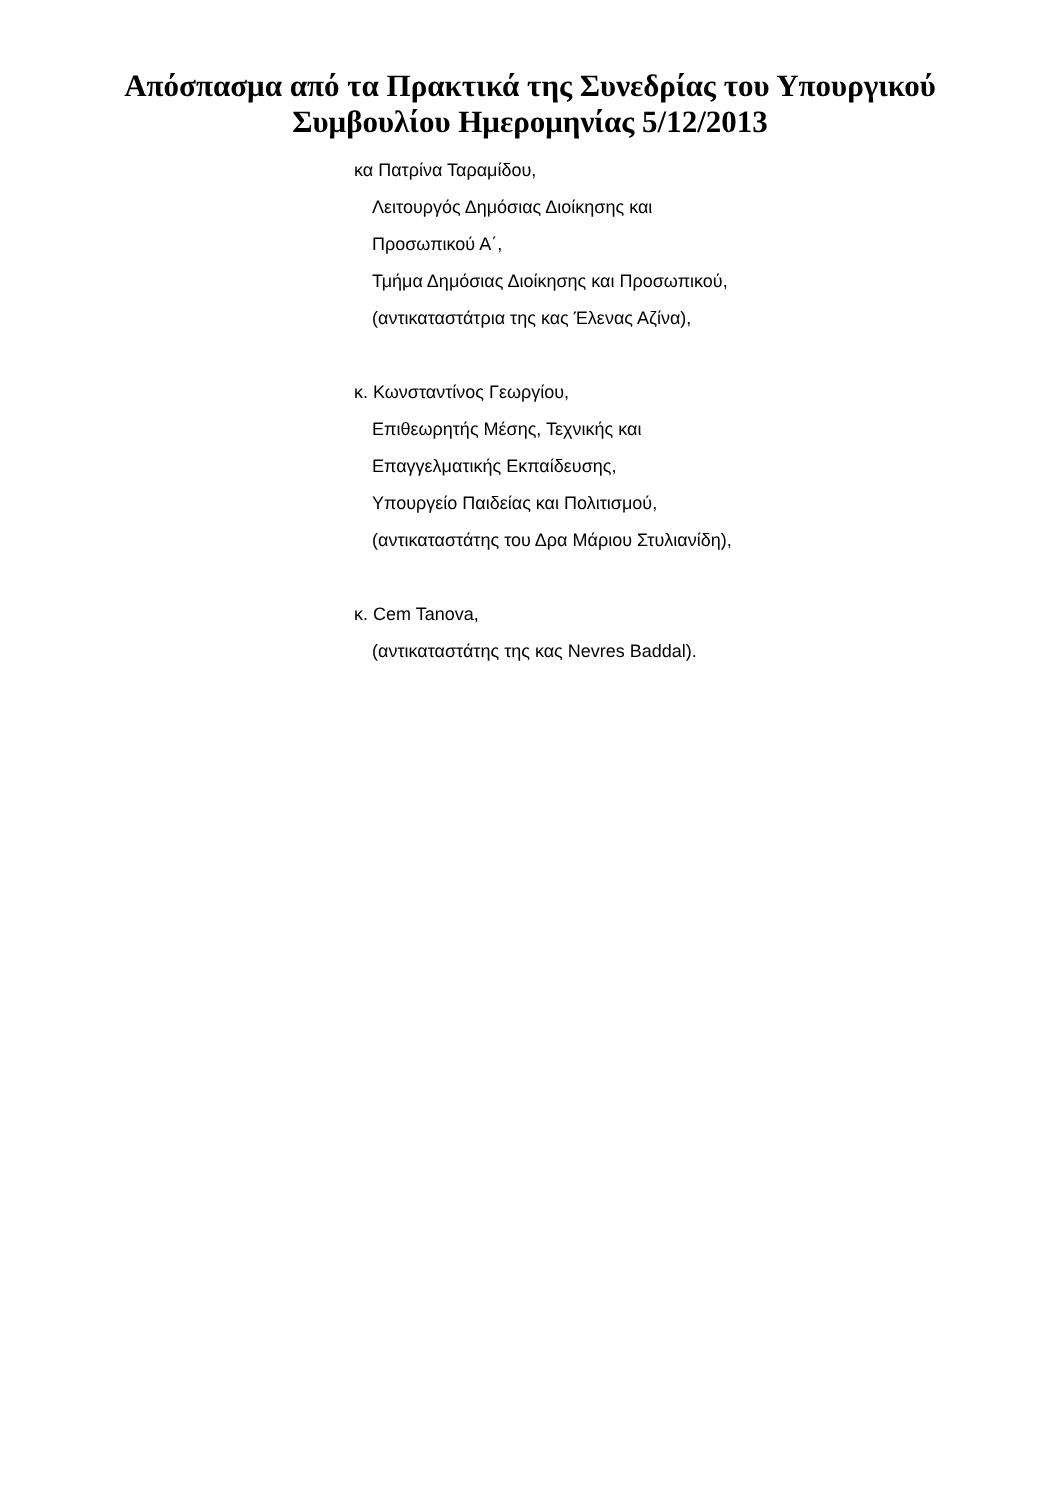Απόσπασμα από τα Πρακτικά της Συνεδρίας του Υπουργικού
Συμβουλίου Ημερομηνίας 5/12/2013
κα Πατρίνα Ταραμίδου,
Λειτουργός Δημόσιας Διοίκησης και
Προσωπικού Α΄,
Τμήμα Δημόσιας Διοίκησης και Προσωπικού,
(αντικαταστάτρια της κας Έλενας Αζίνα),
κ. Κωνσταντίνος Γεωργίου,
Επιθεωρητής Μέσης, Τεχνικής και
Επαγγελματικής Εκπαίδευσης,
Υπουργείο Παιδείας και Πολιτισμού,
(αντικαταστάτης του Δρα Μάριου Στυλιανίδη),
κ. Cem Tanova,
(αντικαταστάτης της κας Nevres Baddal).